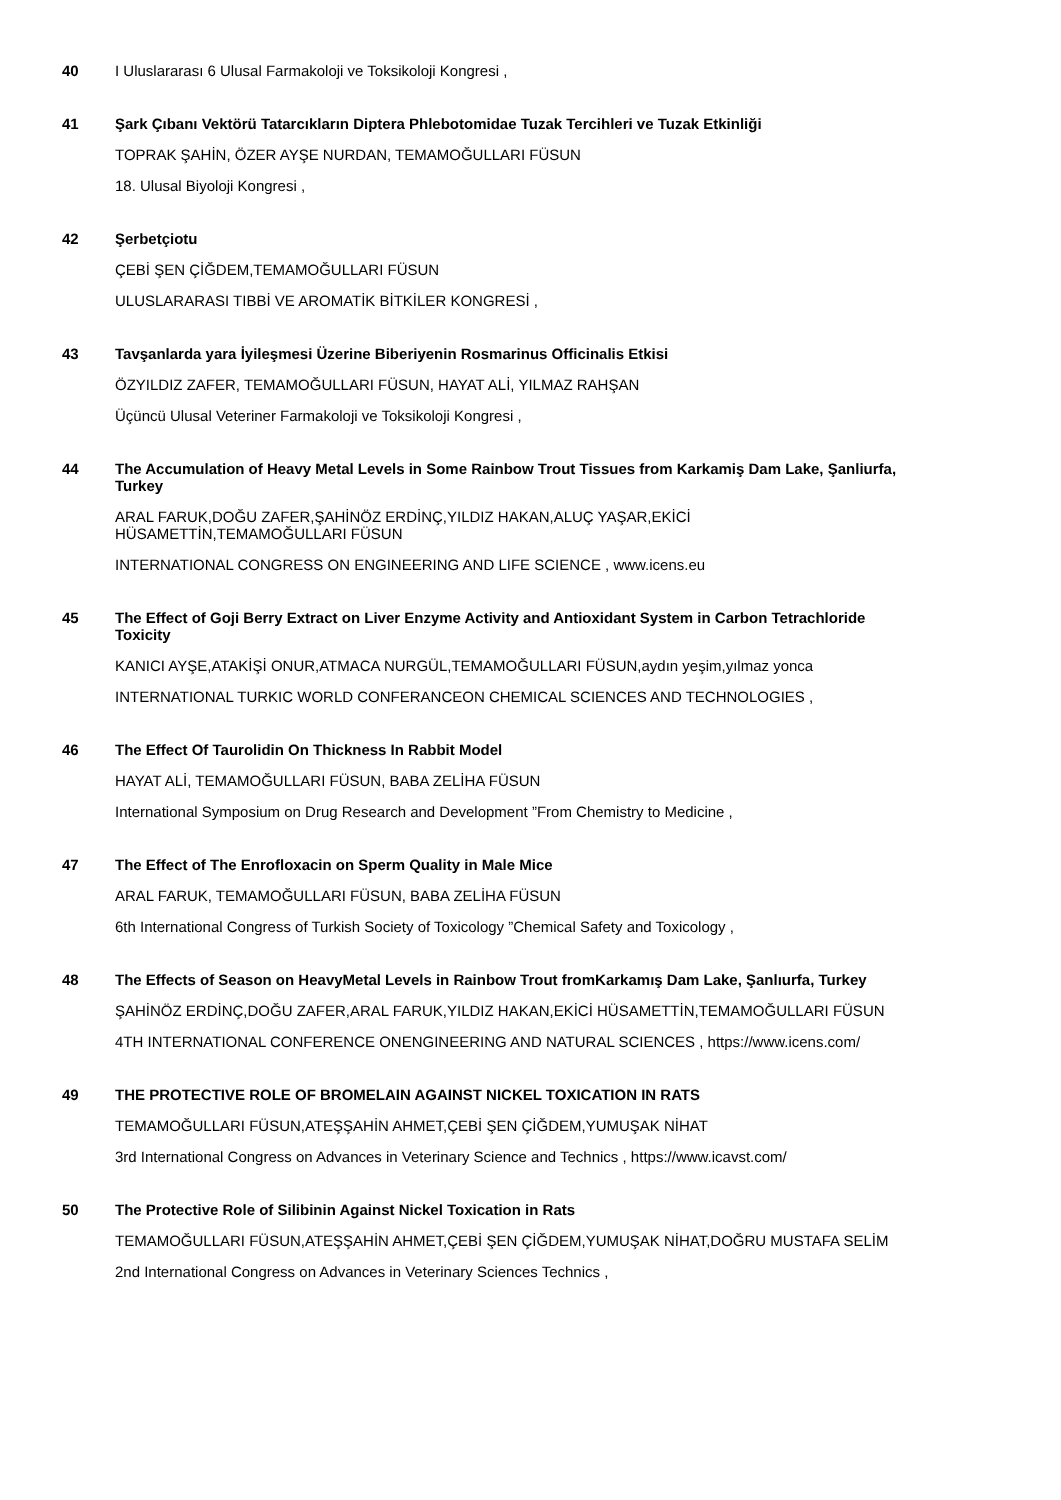40
I Uluslararası 6 Ulusal Farmakoloji ve Toksikoloji Kongresi ,
41
Şark Çıbanı Vektörü Tatarcıkların Diptera Phlebotomidae Tuzak Tercihleri ve Tuzak Etkinliği
TOPRAK ŞAHİN, ÖZER AYŞE NURDAN, TEMAMOĞULLARI FÜSUN
18. Ulusal Biyoloji Kongresi ,
42
Şerbetçiotu
ÇEBİ ŞEN ÇİĞDEM,TEMAMOĞULLARI FÜSUN
ULUSLARARASI TIBBİ VE AROMATİK BİTKİLER KONGRESİ ,
43
Tavşanlarda yara İyileşmesi Üzerine Biberiyenin Rosmarinus Officinalis Etkisi
ÖZYILDIZ ZAFER, TEMAMOĞULLARI FÜSUN, HAYAT ALİ, YILMAZ RAHŞAN
Üçüncü Ulusal Veteriner Farmakoloji ve Toksikoloji Kongresi ,
44
The Accumulation of Heavy Metal Levels in Some Rainbow Trout Tissues from Karkamiş Dam Lake, Şanliurfa, Turkey
ARAL FARUK,DOĞU ZAFER,ŞAHİNÖZ ERDİNÇ,YILDIZ HAKAN,ALUÇ YAŞAR,EKİCİ HÜSAMETTİN,TEMAMOĞULLARI FÜSUN
INTERNATIONAL CONGRESS ON ENGINEERING AND LIFE SCIENCE , www.icens.eu
45
The Effect of Goji Berry Extract on Liver Enzyme Activity and Antioxidant System in Carbon Tetrachloride Toxicity
KANICI AYŞE,ATAKİŞİ ONUR,ATMACA NURGÜL,TEMAMOĞULLARI FÜSUN,aydın yeşim,yılmaz yonca
INTERNATIONAL TURKIC WORLD CONFERANCEON CHEMICAL SCIENCES AND TECHNOLOGIES ,
46
The Effect Of Taurolidin On Thickness In Rabbit Model
HAYAT ALİ, TEMAMOĞULLARI FÜSUN, BABA ZELİHA FÜSUN
International Symposium on Drug Research and Development ”From Chemistry to Medicine ,
47
The Effect of The Enrofloxacin on Sperm Quality in Male Mice
ARAL FARUK, TEMAMOĞULLARI FÜSUN, BABA ZELİHA FÜSUN
6th International Congress of Turkish Society of Toxicology ”Chemical Safety and Toxicology ,
48
The Effects of Season on HeavyMetal Levels in Rainbow Trout fromKarkamış Dam Lake, Şanlıurfa, Turkey
ŞAHİNÖZ ERDİNÇ,DOĞU ZAFER,ARAL FARUK,YILDIZ HAKAN,EKİCİ HÜSAMETTİN,TEMAMOĞULLARI FÜSUN
4TH INTERNATIONAL CONFERENCE ONENGINEERING AND NATURAL SCIENCES , https://www.icens.com/
49
THE PROTECTIVE ROLE OF BROMELAIN AGAINST NICKEL TOXICATION IN RATS
TEMAMOĞULLARI FÜSUN,ATEŞŞAHİN AHMET,ÇEBİ ŞEN ÇİĞDEM,YUMUŞAK NİHAT
3rd International Congress on Advances in Veterinary Science and Technics , https://www.icavst.com/
50
The Protective Role of Silibinin Against Nickel Toxication in Rats
TEMAMOĞULLARI FÜSUN,ATEŞŞAHİN AHMET,ÇEBİ ŞEN ÇİĞDEM,YUMUŞAK NİHAT,DOĞRU MUSTAFA SELİM
2nd International Congress on Advances in Veterinary Sciences Technics ,